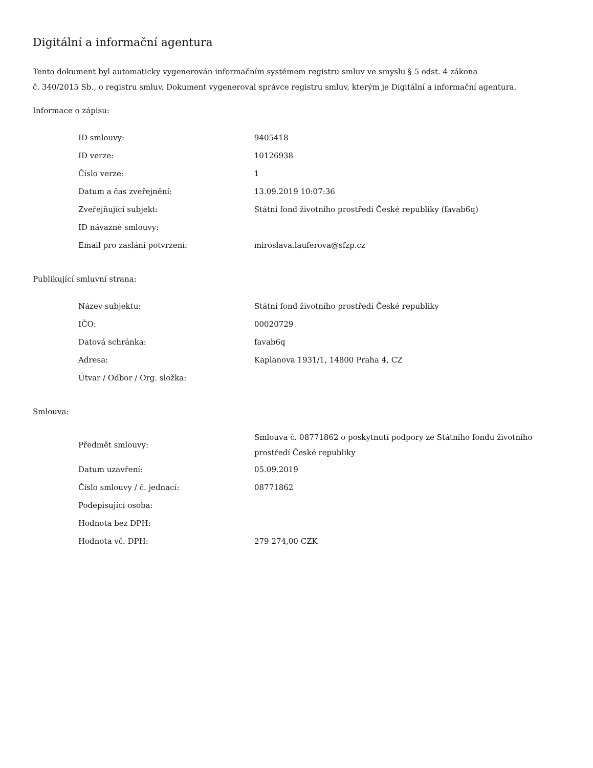Digitální a informační agentura
Tento dokument byl automaticky vygenerován informačním systémem registru smluv ve smyslu § 5 odst. 4 zákona
č. 340/2015 Sb., o registru smluv. Dokument vygeneroval správce registru smluv, kterým je Digitální a informační agentura.
Informace o zápisu:
| ID smlouvy: | 9405418 |
| ID verze: | 10126938 |
| Číslo verze: | 1 |
| Datum a čas zveřejnění: | 13.09.2019 10:07:36 |
| Zveřejňující subjekt: | Státní fond životního prostředí České republiky (favab6q) |
| ID návazné smlouvy: | |
| Email pro zaslání potvrzení: | miroslava.lauferova@sfzp.cz |
Publikující smluvní strana:
| Název subjektu: | Státní fond životního prostředí České republiky |
| IČO: | 00020729 |
| Datová schránka: | favab6q |
| Adresa: | Kaplanova 1931/1, 14800 Praha 4, CZ |
| Útvar / Odbor / Org. složka: | |
Smlouva:
| Předmět smlouvy: | Smlouva č. 08771862 o poskytnutí podpory ze Státního fondu životního prostředí České republiky |
| Datum uzavření: | 05.09.2019 |
| Číslo smlouvy / č. jednací: | 08771862 |
| Podepisující osoba: | |
| Hodnota bez DPH: | |
| Hodnota vč. DPH: | 279 274,00 CZK |